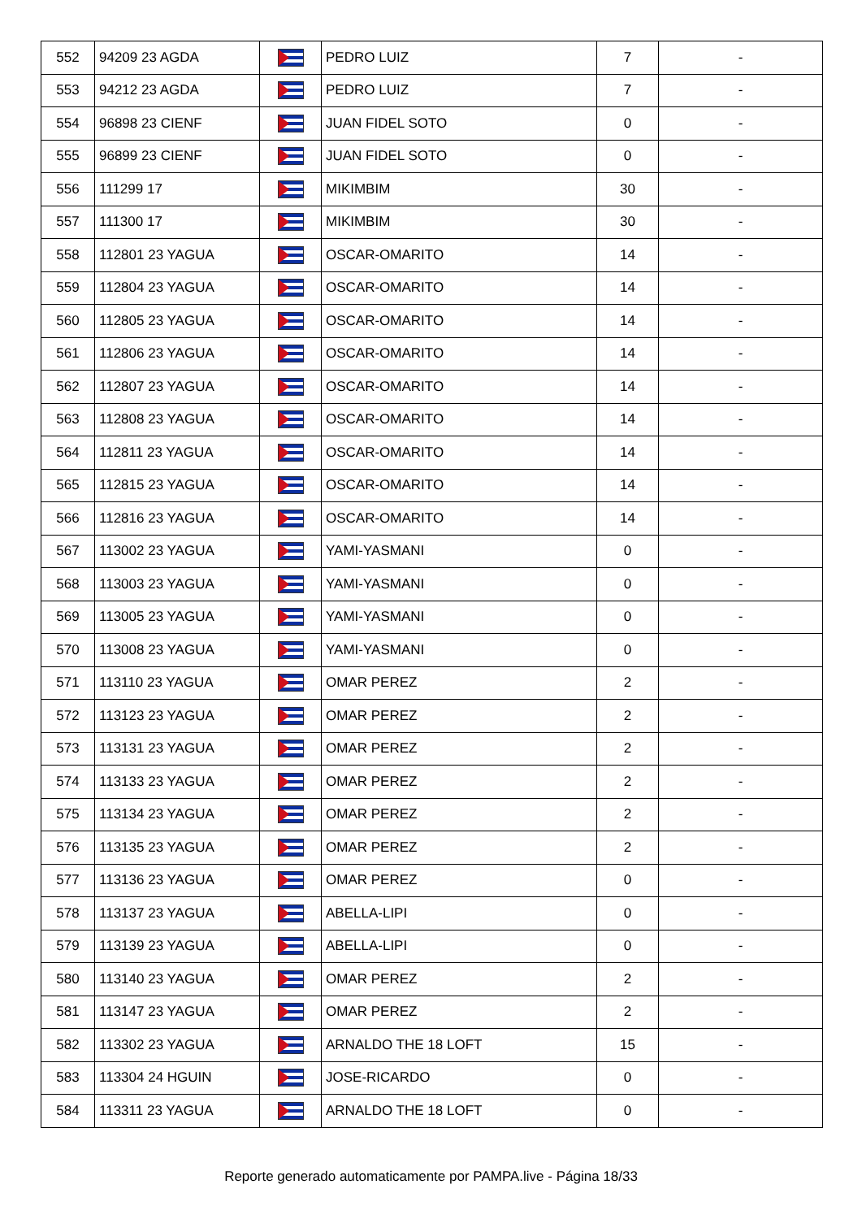| 552 | 94209 23 AGDA | | PEDRO LUIZ | 7 | - |
| 553 | 94212 23 AGDA | | PEDRO LUIZ | 7 | - |
| 554 | 96898 23 CIENF | | JUAN FIDEL SOTO | 0 | - |
| 555 | 96899 23 CIENF | | JUAN FIDEL SOTO | 0 | - |
| 556 | 111299 17 | | MIKIMBIM | 30 | - |
| 557 | 111300 17 | | MIKIMBIM | 30 | - |
| 558 | 112801 23 YAGUA | | OSCAR-OMARITO | 14 | - |
| 559 | 112804 23 YAGUA | | OSCAR-OMARITO | 14 | - |
| 560 | 112805 23 YAGUA | | OSCAR-OMARITO | 14 | - |
| 561 | 112806 23 YAGUA | | OSCAR-OMARITO | 14 | - |
| 562 | 112807 23 YAGUA | | OSCAR-OMARITO | 14 | - |
| 563 | 112808 23 YAGUA | | OSCAR-OMARITO | 14 | - |
| 564 | 112811 23 YAGUA | | OSCAR-OMARITO | 14 | - |
| 565 | 112815 23 YAGUA | | OSCAR-OMARITO | 14 | - |
| 566 | 112816 23 YAGUA | | OSCAR-OMARITO | 14 | - |
| 567 | 113002 23 YAGUA | | YAMI-YASMANI | 0 | - |
| 568 | 113003 23 YAGUA | | YAMI-YASMANI | 0 | - |
| 569 | 113005 23 YAGUA | | YAMI-YASMANI | 0 | - |
| 570 | 113008 23 YAGUA | | YAMI-YASMANI | 0 | - |
| 571 | 113110 23 YAGUA | | OMAR PEREZ | 2 | - |
| 572 | 113123 23 YAGUA | | OMAR PEREZ | 2 | - |
| 573 | 113131 23 YAGUA | | OMAR PEREZ | 2 | - |
| 574 | 113133 23 YAGUA | | OMAR PEREZ | 2 | - |
| 575 | 113134 23 YAGUA | | OMAR PEREZ | 2 | - |
| 576 | 113135 23 YAGUA | | OMAR PEREZ | 2 | - |
| 577 | 113136 23 YAGUA | | OMAR PEREZ | 0 | - |
| 578 | 113137 23 YAGUA | | ABELLA-LIPI | 0 | - |
| 579 | 113139 23 YAGUA | | ABELLA-LIPI | 0 | - |
| 580 | 113140 23 YAGUA | | OMAR PEREZ | 2 | - |
| 581 | 113147 23 YAGUA | | OMAR PEREZ | 2 | - |
| 582 | 113302 23 YAGUA | | ARNALDO THE 18 LOFT | 15 | - |
| 583 | 113304 24 HGUIN | | JOSE-RICARDO | 0 | - |
| 584 | 113311 23 YAGUA | | ARNALDO THE 18 LOFT | 0 | - |
Reporte generado automaticamente por PAMPA.live - Página 18/33